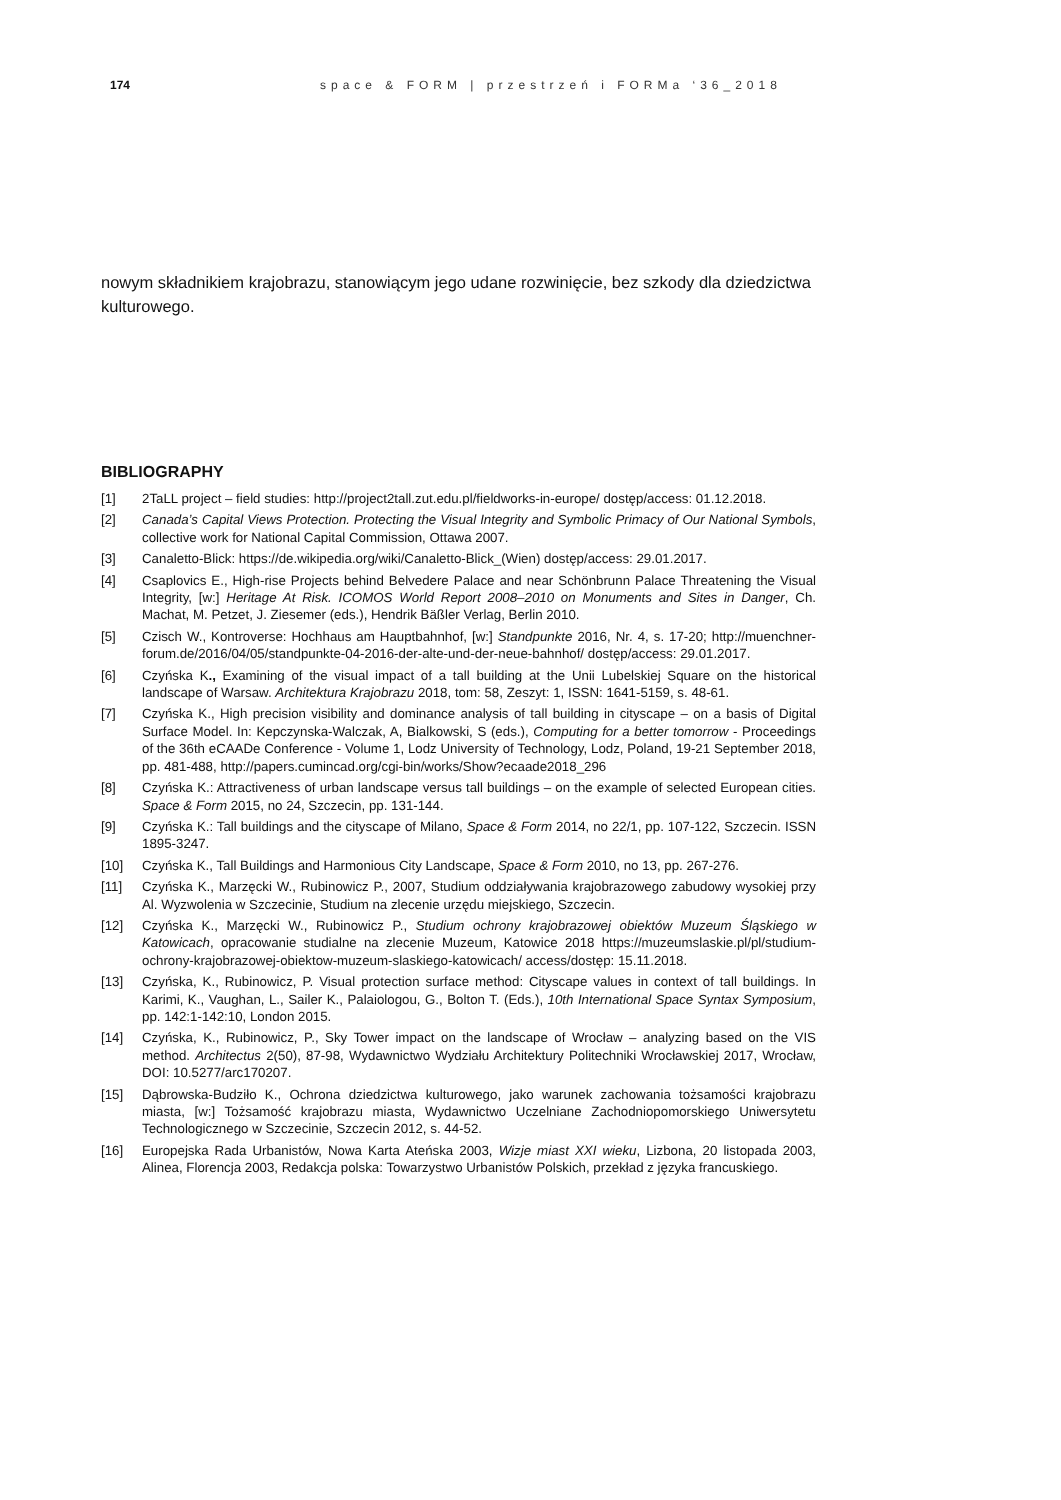174 space & FORM | przestrzeń i FORMa ‘36_2018
nowym składnikiem krajobrazu, stanowiącym jego udane rozwinięcie, bez szkody dla dziedzictwa kulturowego.
BIBLIOGRAPHY
[1] 2TaLL project – field studies: http://project2tall.zut.edu.pl/fieldworks-in-europe/ dostęp/access: 01.12.2018.
[2] Canada’s Capital Views Protection. Protecting the Visual Integrity and Symbolic Primacy of Our National Symbols, collective work for National Capital Commission, Ottawa 2007.
[3] Canaletto-Blick: https://de.wikipedia.org/wiki/Canaletto-Blick_(Wien) dostęp/access: 29.01.2017.
[4] Csaplovics E., High-rise Projects behind Belvedere Palace and near Schönbrunn Palace Threatening the Visual Integrity, [w:] Heritage At Risk. ICOMOS World Report 2008–2010 on Monuments and Sites in Danger, Ch. Machat, M. Petzet, J. Ziesemer (eds.), Hendrik Bäßler Verlag, Berlin 2010.
[5] Czisch W., Kontroverse: Hochhaus am Hauptbahnhof, [w:] Standpunkte 2016, Nr. 4, s. 17-20; http://muenchner-forum.de/2016/04/05/standpunkte-04-2016-der-alte-und-der-neue-bahnhof/ dostęp/access: 29.01.2017.
[6] Czyńska K., Examining of the visual impact of a tall building at the Unii Lubelskiej Square on the historical landscape of Warsaw. Architektura Krajobrazu 2018, tom: 58, Zeszyt: 1, ISSN: 1641-5159, s. 48-61.
[7] Czyńska K., High precision visibility and dominance analysis of tall building in cityscape – on a basis of Digital Surface Model. In: Kepczynska-Walczak, A, Bialkowski, S (eds.), Computing for a better tomorrow - Proceedings of the 36th eCAADe Conference - Volume 1, Lodz University of Technology, Lodz, Poland, 19-21 September 2018, pp. 481-488, http://papers.cumincad.org/cgi-bin/works/Show?ecaade2018_296
[8] Czyńska K.: Attractiveness of urban landscape versus tall buildings – on the example of selected European cities. Space & Form 2015, no 24, Szczecin, pp. 131-144.
[9] Czyńska K.: Tall buildings and the cityscape of Milano, Space & Form 2014, no 22/1, pp. 107-122, Szczecin. ISSN 1895-3247.
[10] Czyńska K., Tall Buildings and Harmonious City Landscape, Space & Form 2010, no 13, pp. 267-276.
[11] Czyńska K., Marzęcki W., Rubinowicz P., 2007, Studium oddziaływania krajobrazowego zabudowy wysokiej przy Al. Wyzwolenia w Szczecinie, Studium na zlecenie urzędu miejskiego, Szczecin.
[12] Czyńska K., Marzęcki W., Rubinowicz P., Studium ochrony krajobrazowej obiektów Muzeum Śląskiego w Katowicach, opracowanie studialne na zlecenie Muzeum, Katowice 2018 https://muzeumslaskie.pl/pl/studium-ochrony-krajobrazowej-obiektow-muzeum-slaskiego-katowicach/ access/dostęp: 15.11.2018.
[13] Czyńska, K., Rubinowicz, P. Visual protection surface method: Cityscape values in context of tall buildings. In Karimi, K., Vaughan, L., Sailer K., Palaiologou, G., Bolton T. (Eds.), 10th International Space Syntax Symposium, pp. 142:1-142:10, London 2015.
[14] Czyńska, K., Rubinowicz, P., Sky Tower impact on the landscape of Wrocław – analyzing based on the VIS method. Architectus 2(50), 87-98, Wydawnictwo Wydziału Architektury Politechniki Wrocławskiej 2017, Wrocław, DOI: 10.5277/arc170207.
[15] Dąbrowska-Budziło K., Ochrona dziedzictwa kulturowego, jako warunek zachowania tożsamości krajobrazu miasta, [w:] Tożsamość krajobrazu miasta, Wydawnictwo Uczelniane Zachodniopomorskiego Uniwersytetu Technologicznego w Szczecinie, Szczecin 2012, s. 44-52.
[16] Europejska Rada Urbanistów, Nowa Karta Ateńska 2003, Wizje miast XXI wieku, Lizbona, 20 listopada 2003, Alinea, Florencja 2003, Redakcja polska: Towarzystwo Urbanistów Polskich, przekład z języka francuskiego.